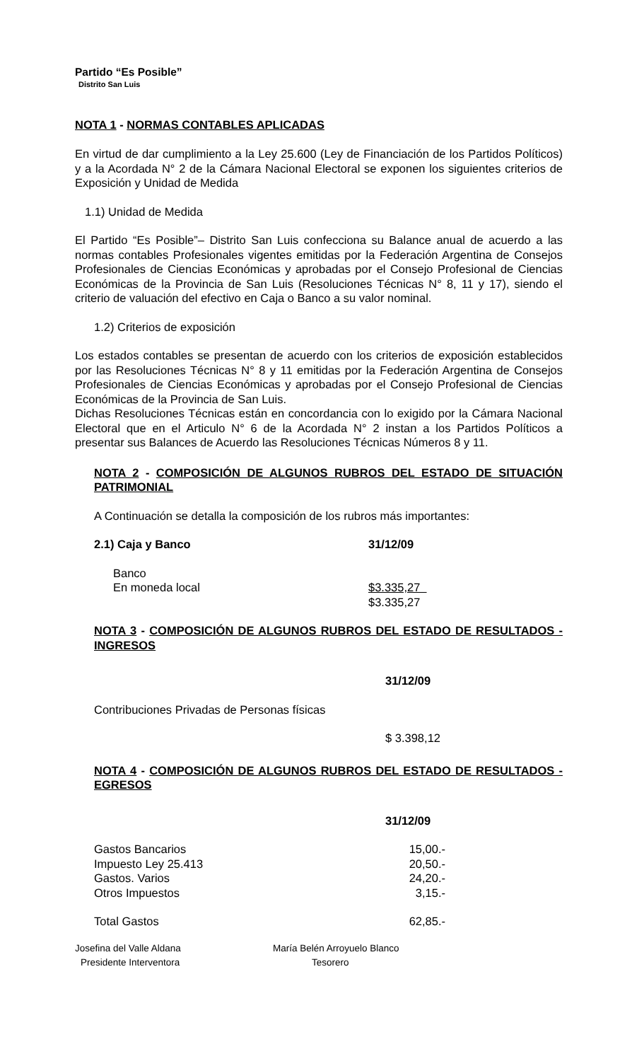Partido “Es Posible”
Distrito San Luis
NOTA 1 - NORMAS CONTABLES APLICADAS
En virtud de dar cumplimiento a la Ley 25.600 (Ley de Financiación de los Partidos Políticos) y a la Acordada N° 2 de la Cámara Nacional Electoral se exponen los siguientes criterios de Exposición y Unidad de Medida
1.1) Unidad de Medida
El Partido “Es Posible”– Distrito San Luis confecciona su Balance anual de acuerdo a las normas contables Profesionales vigentes emitidas por la Federación Argentina de Consejos Profesionales de Ciencias Económicas y aprobadas por el Consejo Profesional de Ciencias Económicas de la Provincia de San Luis (Resoluciones Técnicas N° 8, 11 y 17), siendo el criterio de valuación del efectivo en Caja o Banco a su valor nominal.
1.2) Criterios de exposición
Los estados contables se presentan de acuerdo con los criterios de exposición establecidos por las Resoluciones Técnicas N° 8 y 11 emitidas por la Federación Argentina de Consejos Profesionales de Ciencias Económicas y aprobadas por el Consejo Profesional de Ciencias Económicas de la Provincia de San Luis.
Dichas Resoluciones Técnicas están en concordancia con lo exigido por la Cámara Nacional Electoral que en el Articulo N° 6 de la Acordada N° 2 instan a los Partidos Políticos a presentar sus Balances de Acuerdo las Resoluciones Técnicas Números 8 y 11.
NOTA 2 - COMPOSICIÓN DE ALGUNOS RUBROS DEL ESTADO DE SITUACIÓN PATRIMONIAL
A Continuación se detalla la composición de los rubros más importantes:
| 2.1) Caja y Banco | 31/12/09 |
| Banco | |
| En moneda local | $3.335,27 |
| | $3.335,27 |
NOTA 3 - COMPOSICIÓN DE ALGUNOS RUBROS DEL ESTADO DE RESULTADOS - INGRESOS
31/12/09
Contribuciones Privadas de Personas físicas
$ 3.398,12
NOTA 4 - COMPOSICIÓN DE ALGUNOS RUBROS DEL ESTADO DE RESULTADOS - EGRESOS
31/12/09
| Gastos Bancarios | 15,00.- |
| Impuesto Ley 25.413 | 20,50.- |
| Gastos. Varios | 24,20.- |
| Otros Impuestos | 3,15.- |
| Total Gastos | 62,85.- |
| Josefina del Valle Aldana | María Belén Arroyuelo Blanco |
| Presidente Interventora | Tesorero |